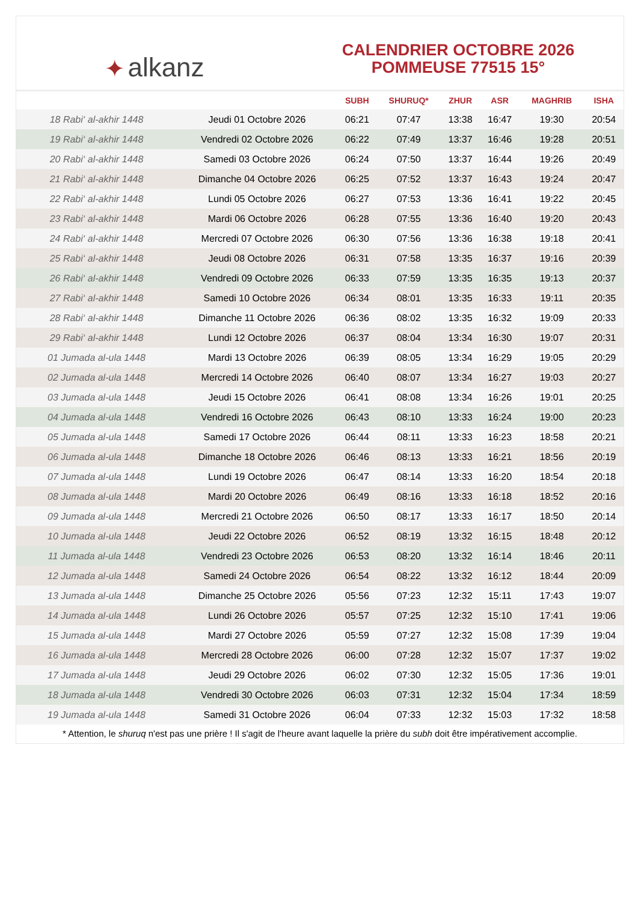✦ alkanz
CALENDRIER OCTOBRE 2026
POMMEUSE 77515 15°
| | | SUBH | SHURUQ* | ZHUR | ASR | MAGHRIB | ISHA |
| --- | --- | --- | --- | --- | --- | --- | --- |
| 18 Rabi‘ al-akhir 1448 | Jeudi 01 Octobre 2026 | 06:21 | 07:47 | 13:38 | 16:47 | 19:30 | 20:54 |
| 19 Rabi‘ al-akhir 1448 | Vendredi 02 Octobre 2026 | 06:22 | 07:49 | 13:37 | 16:46 | 19:28 | 20:51 |
| 20 Rabi‘ al-akhir 1448 | Samedi 03 Octobre 2026 | 06:24 | 07:50 | 13:37 | 16:44 | 19:26 | 20:49 |
| 21 Rabi‘ al-akhir 1448 | Dimanche 04 Octobre 2026 | 06:25 | 07:52 | 13:37 | 16:43 | 19:24 | 20:47 |
| 22 Rabi‘ al-akhir 1448 | Lundi 05 Octobre 2026 | 06:27 | 07:53 | 13:36 | 16:41 | 19:22 | 20:45 |
| 23 Rabi‘ al-akhir 1448 | Mardi 06 Octobre 2026 | 06:28 | 07:55 | 13:36 | 16:40 | 19:20 | 20:43 |
| 24 Rabi‘ al-akhir 1448 | Mercredi 07 Octobre 2026 | 06:30 | 07:56 | 13:36 | 16:38 | 19:18 | 20:41 |
| 25 Rabi‘ al-akhir 1448 | Jeudi 08 Octobre 2026 | 06:31 | 07:58 | 13:35 | 16:37 | 19:16 | 20:39 |
| 26 Rabi‘ al-akhir 1448 | Vendredi 09 Octobre 2026 | 06:33 | 07:59 | 13:35 | 16:35 | 19:13 | 20:37 |
| 27 Rabi‘ al-akhir 1448 | Samedi 10 Octobre 2026 | 06:34 | 08:01 | 13:35 | 16:33 | 19:11 | 20:35 |
| 28 Rabi‘ al-akhir 1448 | Dimanche 11 Octobre 2026 | 06:36 | 08:02 | 13:35 | 16:32 | 19:09 | 20:33 |
| 29 Rabi‘ al-akhir 1448 | Lundi 12 Octobre 2026 | 06:37 | 08:04 | 13:34 | 16:30 | 19:07 | 20:31 |
| 01 Jumada al-ula 1448 | Mardi 13 Octobre 2026 | 06:39 | 08:05 | 13:34 | 16:29 | 19:05 | 20:29 |
| 02 Jumada al-ula 1448 | Mercredi 14 Octobre 2026 | 06:40 | 08:07 | 13:34 | 16:27 | 19:03 | 20:27 |
| 03 Jumada al-ula 1448 | Jeudi 15 Octobre 2026 | 06:41 | 08:08 | 13:34 | 16:26 | 19:01 | 20:25 |
| 04 Jumada al-ula 1448 | Vendredi 16 Octobre 2026 | 06:43 | 08:10 | 13:33 | 16:24 | 19:00 | 20:23 |
| 05 Jumada al-ula 1448 | Samedi 17 Octobre 2026 | 06:44 | 08:11 | 13:33 | 16:23 | 18:58 | 20:21 |
| 06 Jumada al-ula 1448 | Dimanche 18 Octobre 2026 | 06:46 | 08:13 | 13:33 | 16:21 | 18:56 | 20:19 |
| 07 Jumada al-ula 1448 | Lundi 19 Octobre 2026 | 06:47 | 08:14 | 13:33 | 16:20 | 18:54 | 20:18 |
| 08 Jumada al-ula 1448 | Mardi 20 Octobre 2026 | 06:49 | 08:16 | 13:33 | 16:18 | 18:52 | 20:16 |
| 09 Jumada al-ula 1448 | Mercredi 21 Octobre 2026 | 06:50 | 08:17 | 13:33 | 16:17 | 18:50 | 20:14 |
| 10 Jumada al-ula 1448 | Jeudi 22 Octobre 2026 | 06:52 | 08:19 | 13:32 | 16:15 | 18:48 | 20:12 |
| 11 Jumada al-ula 1448 | Vendredi 23 Octobre 2026 | 06:53 | 08:20 | 13:32 | 16:14 | 18:46 | 20:11 |
| 12 Jumada al-ula 1448 | Samedi 24 Octobre 2026 | 06:54 | 08:22 | 13:32 | 16:12 | 18:44 | 20:09 |
| 13 Jumada al-ula 1448 | Dimanche 25 Octobre 2026 | 05:56 | 07:23 | 12:32 | 15:11 | 17:43 | 19:07 |
| 14 Jumada al-ula 1448 | Lundi 26 Octobre 2026 | 05:57 | 07:25 | 12:32 | 15:10 | 17:41 | 19:06 |
| 15 Jumada al-ula 1448 | Mardi 27 Octobre 2026 | 05:59 | 07:27 | 12:32 | 15:08 | 17:39 | 19:04 |
| 16 Jumada al-ula 1448 | Mercredi 28 Octobre 2026 | 06:00 | 07:28 | 12:32 | 15:07 | 17:37 | 19:02 |
| 17 Jumada al-ula 1448 | Jeudi 29 Octobre 2026 | 06:02 | 07:30 | 12:32 | 15:05 | 17:36 | 19:01 |
| 18 Jumada al-ula 1448 | Vendredi 30 Octobre 2026 | 06:03 | 07:31 | 12:32 | 15:04 | 17:34 | 18:59 |
| 19 Jumada al-ula 1448 | Samedi 31 Octobre 2026 | 06:04 | 07:33 | 12:32 | 15:03 | 17:32 | 18:58 |
* Attention, le shuruq n'est pas une prière ! Il s'agit de l'heure avant laquelle la prière du subh doit être impérativement accomplie.